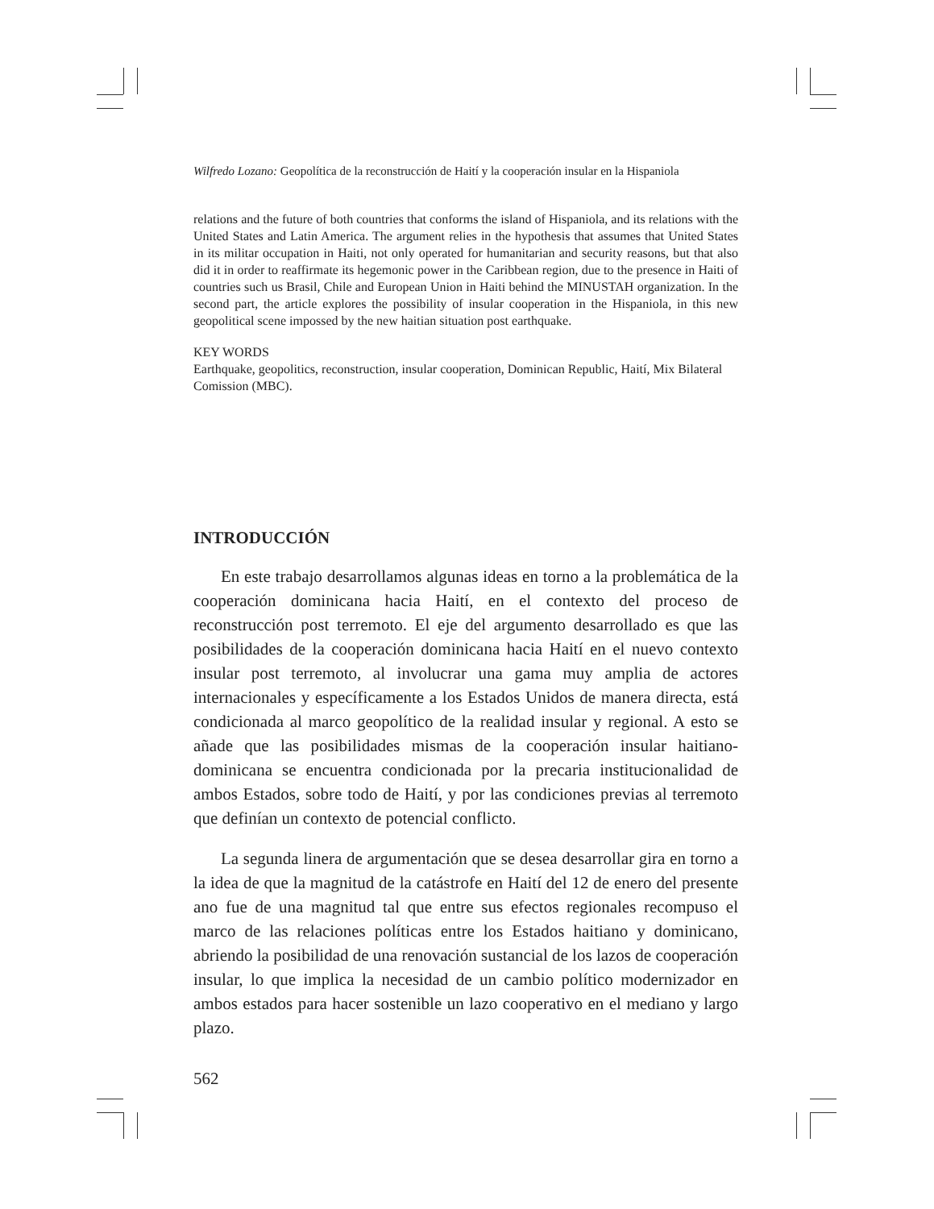Wilfredo Lozano: Geopolítica de la reconstrucción de Haití y la cooperación insular en la Hispaniola
relations and the future of both countries that conforms the island of Hispaniola, and its relations with the United States and Latin America. The argument relies in the hypothesis that assumes that United States in its militar occupation in Haiti, not only operated for humanitarian and security reasons, but that also did it in order to reaffirmate its hegemonic power in the Caribbean region, due to the presence in Haiti of countries such us Brasil, Chile and European Union in Haiti behind the MINUSTAH organization. In the second part, the article explores the possibility of insular cooperation in the Hispaniola, in this new geopolitical scene impossed by the new haitian situation post earthquake.
KEY WORDS
Earthquake, geopolitics, reconstruction, insular cooperation, Dominican Republic, Haití, Mix Bilateral Comission (MBC).
INTRODUCCIÓN
En este trabajo desarrollamos algunas ideas en torno a la problemática de la cooperación dominicana hacia Haití, en el contexto del proceso de reconstrucción post terremoto. El eje del argumento desarrollado es que las posibilidades de la cooperación dominicana hacia Haití en el nuevo contexto insular post terremoto, al involucrar una gama muy amplia de actores internacionales y específicamente a los Estados Unidos de manera directa, está condicionada al marco geopolítico de la realidad insular y regional. A esto se añade que las posibilidades mismas de la cooperación insular haitiano-dominicana se encuentra condicionada por la precaria institucionalidad de ambos Estados, sobre todo de Haití, y por las condiciones previas al terremoto que definían un contexto de potencial conflicto.
La segunda linera de argumentación que se desea desarrollar gira en torno a la idea de que la magnitud de la catástrofe en Haití del 12 de enero del presente ano fue de una magnitud tal que entre sus efectos regionales recompuso el marco de las relaciones políticas entre los Estados haitiano y dominicano, abriendo la posibilidad de una renovación sustancial de los lazos de cooperación insular, lo que implica la necesidad de un cambio político modernizador en ambos estados para hacer sostenible un lazo cooperativo en el mediano y largo plazo.
562